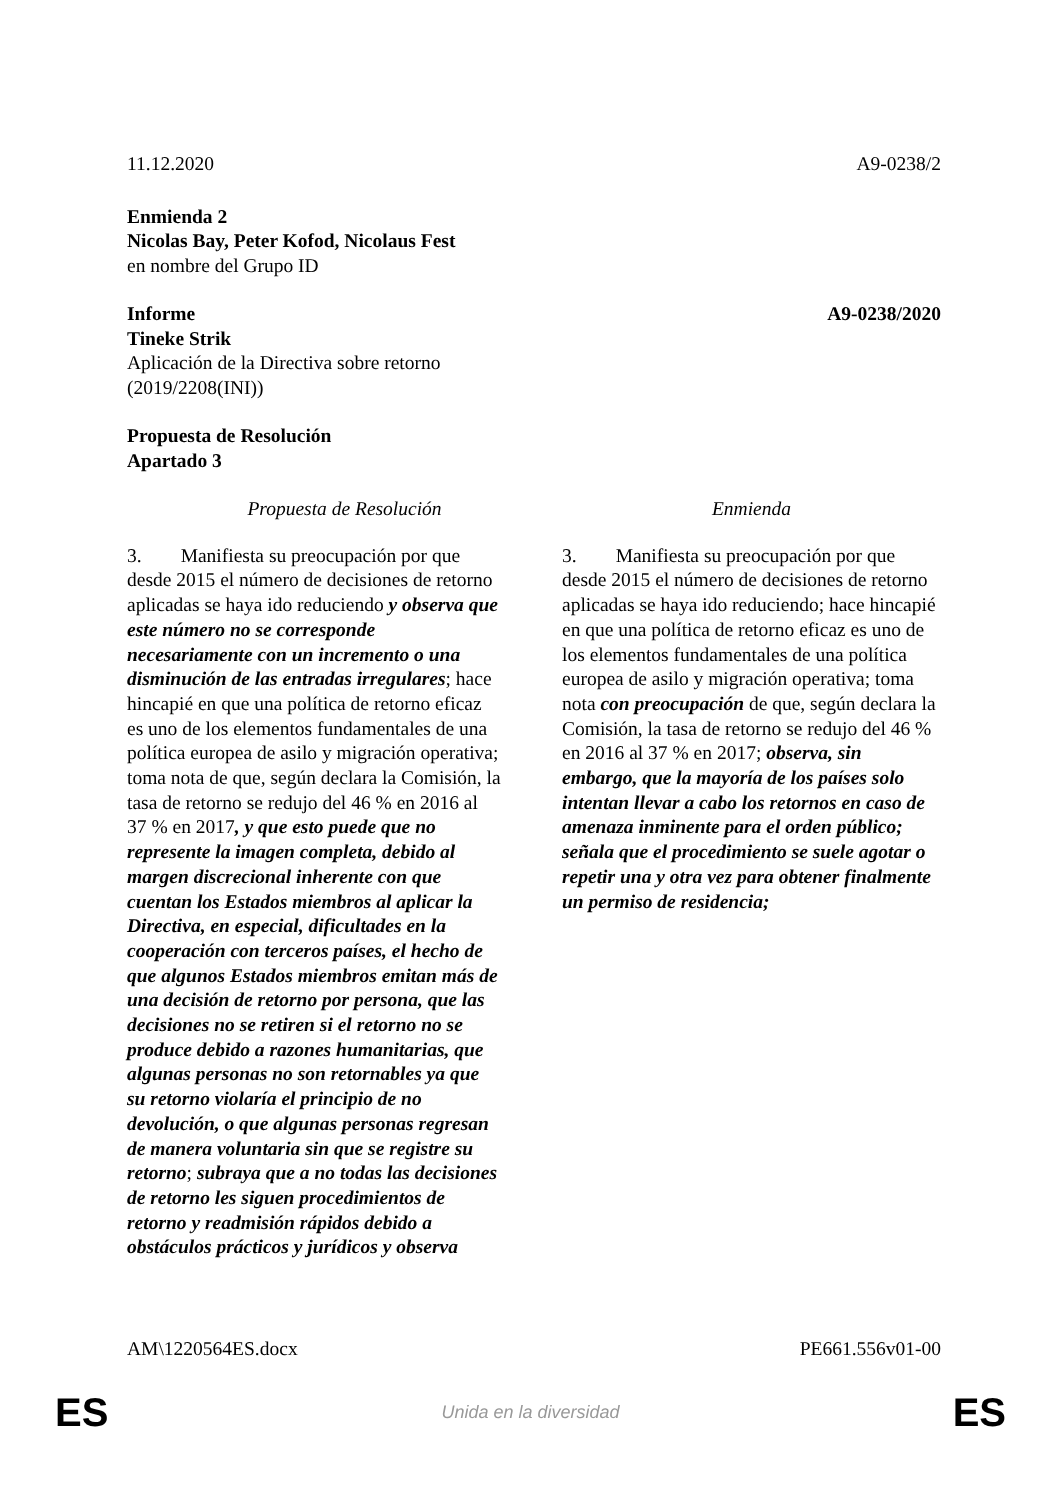11.12.2020 A9-0238/2
Enmienda 2
Nicolas Bay, Peter Kofod, Nicolaus Fest
en nombre del Grupo ID
Informe A9-0238/2020
Tineke Strik
Aplicación de la Directiva sobre retorno
(2019/2208(INI))
Propuesta de Resolución
Apartado 3
| Propuesta de Resolución | Enmienda |
| --- | --- |
| 3. Manifiesta su preocupación por que desde 2015 el número de decisiones de retorno aplicadas se haya ido reduciendo y observa que este número no se corresponde necesariamente con un incremento o una disminución de las entradas irregulares ; hace hincapié en que una política de retorno eficaz es uno de los elementos fundamentales de una política europea de asilo y migración operativa; toma nota de que, según declara la Comisión, la tasa de retorno se redujo del 46 % en 2016 al 37 % en 2017 , y que esto puede que no represente la imagen completa, debido al margen discrecional inherente con que cuentan los Estados miembros al aplicar la Directiva, en especial, dificultades en la cooperación con terceros países, el hecho de que algunos Estados miembros emitan más de una decisión de retorno por persona, que las decisiones no se retiren si el retorno no se produce debido a razones humanitarias, que algunas personas no son retornables ya que su retorno violaría el principio de no devolución, o que algunas personas regresan de manera voluntaria sin que se registre su retorno ; subraya que a no todas las decisiones de retorno les siguen procedimientos de retorno y readmisión rápidos debido a obstáculos prácticos y jurídicos y observa | 3. Manifiesta su preocupación por que desde 2015 el número de decisiones de retorno aplicadas se haya ido reduciendo; hace hincapié en que una política de retorno eficaz es uno de los elementos fundamentales de una política europea de asilo y migración operativa; toma nota con preocupación de que, según declara la Comisión, la tasa de retorno se redujo del 46 % en 2016 al 37 % en 2017; observa, sin embargo, que la mayoría de los países solo intentan llevar a cabo los retornos en caso de amenaza inminente para el orden público; señala que el procedimiento se suele agotar o repetir una y otra vez para obtener finalmente un permiso de residencia; |
AM\1220564ES.docx PE661.556v01-00
ES Unida en la diversidad ES